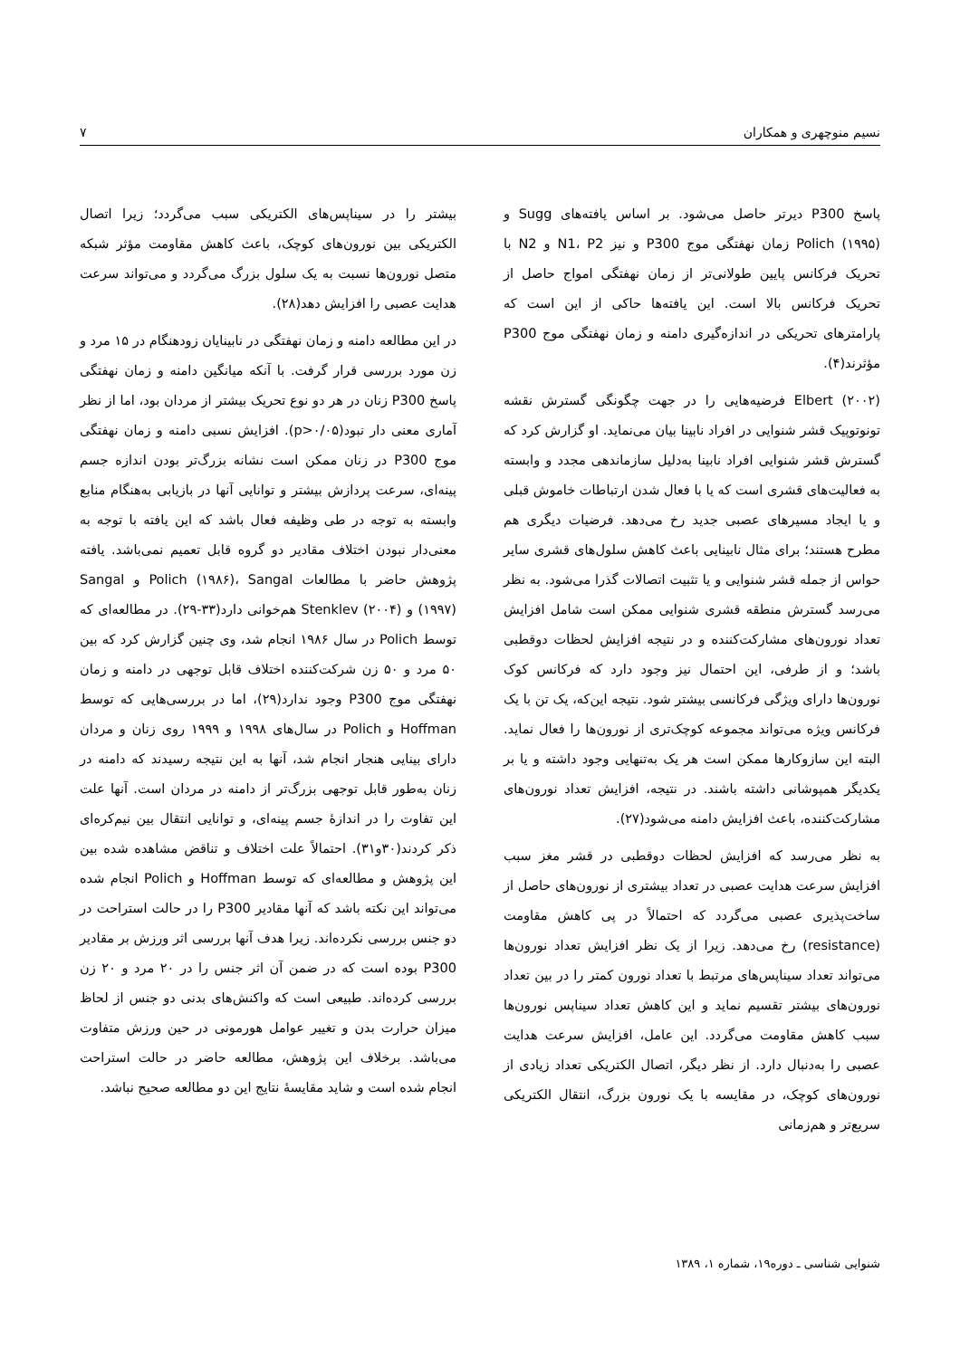نسیم منوچهری و همکاران ۷
پاسخ P300 دیرتر حاصل می‌شود. بر اساس یافته‌های Sugg و Polich (۱۹۹۵) زمان نهفتگی موج P300 و نیز N1، P2 و N2 با تحریک فرکانس پایین طولانی‌تر از زمان نهفتگی امواج حاصل از تحریک فرکانس بالا است. این یافته‌ها حاکی از این است که پارامترهای تحریکی در اندازه‌گیری دامنه و زمان نهفتگی موج P300 مؤثرند(۴).
Elbert (۲۰۰۲) فرضیه‌هایی را در جهت چگونگی گسترش نقشه تونوتوپیک قشر شنوایی در افراد نابینا بیان می‌نماید. او گزارش کرد که گسترش قشر شنوایی افراد نابینا به‌دلیل سازماندهی مجدد و وابسته به فعالیت‌های قشری است که یا با فعال شدن ارتباطات خاموش قبلی و یا ایجاد مسیرهای عصبی جدید رخ می‌دهد. فرضیات دیگری هم مطرح هستند؛ برای مثال نابینایی باعث کاهش سلول‌های قشری سایر حواس از جمله قشر شنوایی و یا تثبیت اتصالات گذرا می‌شود. به نظر می‌رسد گسترش منطقه قشری شنوایی ممکن است شامل افزایش تعداد نورون‌های مشارکت‌کننده و در نتیجه افزایش لحظات دوقطبی باشد؛ و از طرفی، این احتمال نیز وجود دارد که فرکانس کوک نورون‌ها دارای ویژگی فرکانسی بیشتر شود. نتیجه این‌که، یک تن با یک فرکانس ویژه می‌تواند مجموعه کوچک‌تری از نورون‌ها را فعال نماید. البته این سازوکارها ممکن است هر یک به‌تنهایی وجود داشته و یا بر یکدیگر همپوشانی داشته باشند. در نتیجه، افزایش تعداد نورون‌های مشارکت‌کننده، باعث افزایش دامنه می‌شود(۲۷).
به نظر می‌رسد که افزایش لحظات دوقطبی در قشر مغز سبب افزایش سرعت هدایت عصبی در تعداد بیشتری از نورون‌های حاصل از ساخت‌پذیری عصبی می‌گردد که احتمالاً در پی کاهش مقاومت (resistance) رخ می‌دهد. زیرا از یک نظر افزایش تعداد نورون‌ها می‌تواند تعداد سیناپس‌های مرتبط با تعداد نورون کمتر را در بین تعداد نورون‌های بیشتر تقسیم نماید و این کاهش تعداد سیناپس نورون‌ها سبب کاهش مقاومت می‌گردد. این عامل، افزایش سرعت هدایت عصبی را به‌دنبال دارد. از نظر دیگر، اتصال الکتریکی تعداد زیادی از نورون‌های کوچک، در مقایسه با یک نورون بزرگ، انتقال الکتریکی سریع‌تر و هم‌زمانی
بیشتر را در سیناپس‌های الکتریکی سبب می‌گردد؛ زیرا اتصال الکتریکی بین نورون‌های کوچک، باعث کاهش مقاومت مؤثر شبکه متصل نورون‌ها نسبت به یک سلول بزرگ می‌گردد و می‌تواند سرعت هدایت عصبی را افزایش دهد(۲۸).
در این مطالعه دامنه و زمان نهفتگی در نابینایان زودهنگام در ۱۵ مرد و زن مورد بررسی قرار گرفت. با آنکه میانگین دامنه و زمان نهفتگی پاسخ P300 زنان در هر دو نوع تحریک بیشتر از مردان بود، اما از نظر آماری معنی دار نبود(p>۰/۰۵). افزایش نسبی دامنه و زمان نهفتگی موج P300 در زنان ممکن است نشانه بزرگ‌تر بودن اندازه جسم پینه‌ای، سرعت پردازش بیشتر و توانایی آنها در بازیابی به‌هنگام منابع وابسته به توجه در طی وظیفه فعال باشد که این یافته با توجه به معنی‌دار نبودن اختلاف مقادیر دو گروه قابل تعمیم نمی‌باشد. یافته پژوهش حاضر با مطالعات Polich (۱۹۸۶)، Sangal و Sangal (۱۹۹۷) و Stenklev (۲۰۰۴) هم‌خوانی دارد(۳۳-۲۹). در مطالعه‌ای که توسط Polich در سال ۱۹۸۶ انجام شد، وی چنین گزارش کرد که بین ۵۰ مرد و ۵۰ زن شرکت‌کننده اختلاف قابل توجهی در دامنه و زمان نهفتگی موج P300 وجود ندارد(۲۹)، اما در بررسی‌هایی که توسط Hoffman و Polich در سال‌های ۱۹۹۸ و ۱۹۹۹ روی زنان و مردان دارای بینایی هنجار انجام شد، آنها به این نتیجه رسیدند که دامنه در زنان به‌طور قابل توجهی بزرگ‌تر از دامنه در مردان است. آنها علت این تفاوت را در اندازهٔ جسم پینه‌ای، و توانایی انتقال بین نیم‌کره‌ای ذکر کردند(۳۰و۳۱). احتمالاً علت اختلاف و تناقض مشاهده شده بین این پژوهش و مطالعه‌ای که توسط Hoffman و Polich انجام شده می‌تواند این نکته باشد که آنها مقادیر P300 را در حالت استراحت در دو جنس بررسی نکرده‌اند. زیرا هدف آنها بررسی اثر ورزش بر مقادیر P300 بوده است که در ضمن آن اثر جنس را در ۲۰ مرد و ۲۰ زن بررسی کرده‌اند. طبیعی است که واکنش‌های بدنی دو جنس از لحاظ میزان حرارت بدن و تغییر عوامل هورمونی در حین ورزش متفاوت می‌باشد. برخلاف این پژوهش، مطالعه حاضر در حالت استراحت انجام شده است و شاید مقایسهٔ نتایج این دو مطالعه صحیح نباشد.
شنوایی شناسی ـ دوره۱۹، شماره ۱، ۱۳۸۹